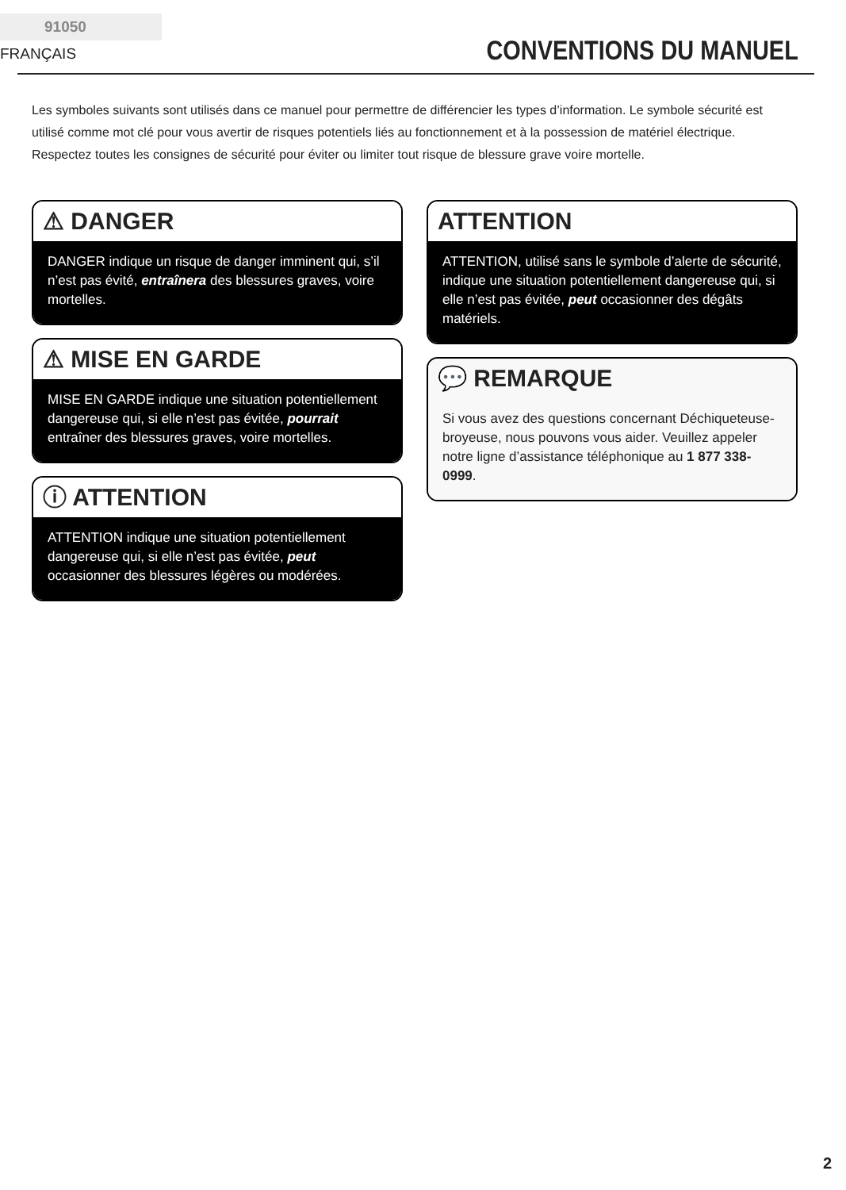91050 FRANÇAIS
CONVENTIONS DU MANUEL
Les symboles suivants sont utilisés dans ce manuel pour permettre de différencier les types d’information. Le symbole sécurité est utilisé comme mot clé pour vous avertir de risques potentiels liés au fonctionnement et à la possession de matériel électrique.
Respectez toutes les consignes de sécurité pour éviter ou limiter tout risque de blessure grave voire mortelle.
⚠ DANGER
DANGER indique un risque de danger imminent qui, s’il n’est pas évité, entraînera des blessures graves, voire mortelles.
⚠ MISE EN GARDE
MISE EN GARDE indique une situation potentiellement dangereuse qui, si elle n’est pas évitée, pourrait entraîner des blessures graves, voire mortelles.
ⓘ ATTENTION
ATTENTION indique une situation potentiellement dangereuse qui, si elle n’est pas évitée, peut occasionner des blessures légères ou modérées.
ATTENTION
ATTENTION, utilisé sans le symbole d’alerte de sécurité, indique une situation potentiellement dangereuse qui, si elle n’est pas évitée, peut occasionner des dégâts matériels.
💬 REMARQUE
Si vous avez des questions concernant Déchiqueteuse-broyeuse, nous pouvons vous aider. Veuillez appeler notre ligne d’assistance téléphonique au 1 877 338-0999.
2